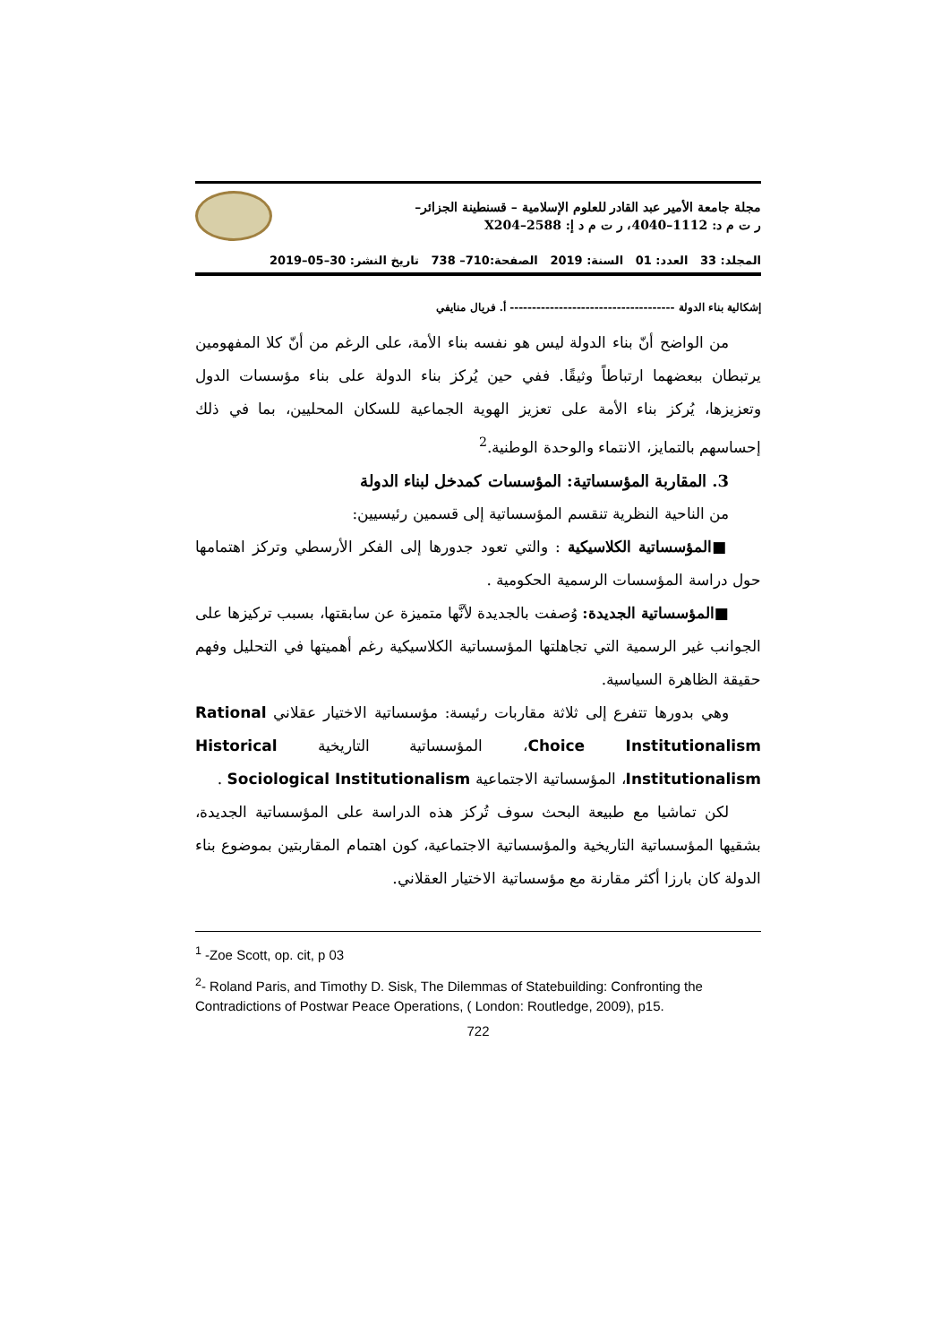مجلة جامعة الأمير عبد القادر للعلوم الإسلامية – قسنطينة الجزائر–
ر ت م د: 1112–4040، ر ت م د إ: X204–2588
المجلد: 33 العدد: 01 السنة: 2019 الصفحة:710– 738 تاريخ النشر: 30–05–2019
إشكالية بناء الدولة ------------------------------------- أ. فريال منايفي
من الواضح أنّ بناء الدولة ليس هو نفسه بناء الأمة، على الرغم من أنّ كلا المفهومين يرتبطان ببعضهما ارتباطاً وثيقًا. ففي حين يُركز بناء الدولة على بناء مؤسسات الدول وتعزيزها، يُركز بناء الأمة على تعزيز الهوية الجماعية للسكان المحليين، بما في ذلك إحساسهم بالتمايز، الانتماء والوحدة الوطنية.<sup>2</sup>
3. المقاربة المؤسساتية: المؤسسات كمدخل لبناء الدولة
من الناحية النظرية تنقسم المؤسساتية إلى قسمين رئيسيين:
■المؤسساتية الكلاسيكية : والتي تعود جدورها إلى الفكر الأرسطي وتركز اهتمامها حول دراسة المؤسسات الرسمية الحكومية .
■المؤسساتية الجديدة: وُصفت بالجديدة لأنَّها متميزة عن سابقتها، بسبب تركيزها على الجوانب غير الرسمية التي تجاهلتها المؤسساتية الكلاسيكية رغم أهميتها في التحليل وفهم حقيقة الظاهرة السياسية.
وهي بدورها تتفرع إلى ثلاثة مقاربات رئيسة: مؤسساتية الاختيار عقلاني Rational Choice Institutionalism، المؤسساتية التاريخية Historical Institutionalism، المؤسساتية الاجتماعية Sociological Institutionalism .
لكن تماشيا مع طبيعة البحث سوف تُركز هذه الدراسة على المؤسساتية الجديدة، بشقيها المؤسساتية التاريخية والمؤسساتية الاجتماعية، كون اهتمام المقاربتين بموضوع بناء الدولة كان بارزا أكثر مقارنة مع مؤسساتية الاختيار العقلاني.
<sup>1</sup> -Zoe Scott, op. cit, p 03
<sup>2</sup>- Roland Paris, and Timothy D. Sisk, The Dilemmas of Statebuilding: Confronting the Contradictions of Postwar Peace Operations, ( London: Routledge, 2009), p15.
722